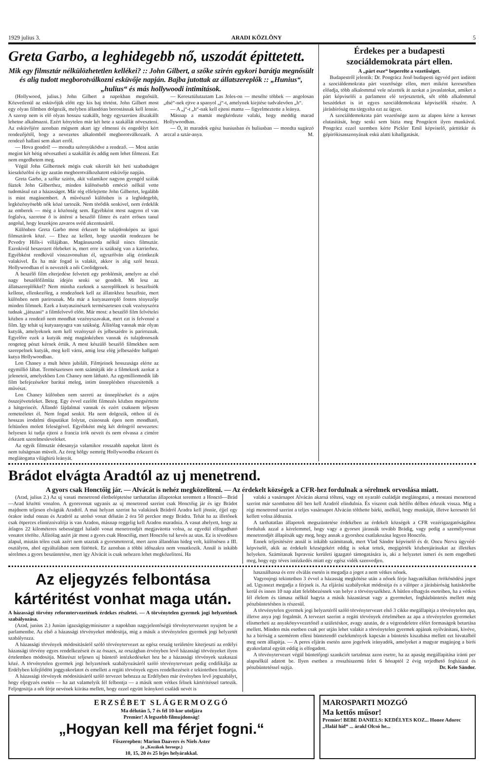1929 julius 3. ARADI KÖZLÖNY 5
Greta Garbo, a leghidegebb nő, uszodát épittetett.
Mik egy filmsztár nélkülözhetetlen kellékei? :: John Gilbert, a szőke szirén egykori barátja megnősült és alig tudott megborotválkozni esküvője napján. Bajba jutottak az állatszereplők :: „Hunius“, „hulius“ és más hollywoodi intimitások.
(Hollywood, julius.) John Gilbert a napokban megnősült. Közvetlenül az esküvőjük előtt egy kis baj történt. John Gilbert most egy olyan filmben dolgozik, melyben állandóan borostásnak kell lennie. A szerep nem is elő olyan hosszu szakállt, hogy egyszerüen álszakállt lehetne alkalmazni. Ezért kénytelen már két hete a szakállát növeszteni. Az esküvőjére azonban mégsem akart igy elmenni és engedélyt kért rendezőjétől, hogy a nevezetes alkalomból megborotválkozzék. A rendező hallani sem akart erről.
— Hova gondol! — mondta szörnyüködve a rendező. — Most aztán megint két hétig növesztheti a szakállát és addig nem lehet filmezni. Ezt nem engedhetem meg.
Végül John Gilbertnek mégis csak sikerült két heti szabadságot kieszközölni és igy azután megborotválkozhatott esküvője napján.
Greta Garbo, a szőke szirén, akit valamikor nagyon gyengéd szálak füztek John Gilberthez, minden különösebb emóció nélkül vette tudomásul ezt a házasságot. Már rég elfelejtette John Gilbertet, legalább is mint magánembert. A művésznő különben is a leghidegebb, legközönyösebb nők közé tartozik. Nem törődik senkivel, nem érdeklik az emberek — még a közönség sem. Egyébként most nagyon el van foglalva, szeretne ő is áttérni a beszélő filmre és ezért erősen tanul angolul, hogy leszokjon zavaros svéd akcentusáról.
Különben Greta Garbo most érkezett be tulajdonképen az igazi filmsztárok közé. — Ehez az kellett, hogy uszodát rendezzen be Pcvedry Hills-i villájában. Magánuszoda nélkül nincs filmsztár. Ezenkivül beszerzett ölebeket is, mert erre is szükség van a karrierhez. Egyébként rendkivül visszavonultan él, ugyszólván alig érintkezik valakivel. És ha már fogad is valakit, akkor is alig szól hozzá. Hollywoodban el is nevezték a női Coolidgenek.
A beszélő film elterjedése felvetett egy problémát, amelyre az első nagy beszélőfilmláz idején senki se gondolt. Mi lesz az állatszereplőkkel? Nem mintha ezeknek a szereplőknek is beszélniök kellene, ellenkezőleg, a rendezőnek kell az állatokhoz beszélnie, mert különben nem pariroznak. Ma már a kutyaszereplő fontos tényezője minden filmnek. Ezek a kutyaszinészek természetesen csak vezényszóra tudnak „játszani“ a filmfelvevő előtt. Már most: a beszélő film felvételei közben a rendező nem mondhat vezényszavakat, mert ezt is felvenné a film. Igy tehát uj kutyaanyagra van szükség. Állitólag vannak már olyan kutyák, amelyeknek nem kell vezényszó és jelbeszédre is pariroznak. Egyelőre ezek a kutyák még magánkézben vannak és tulajdonosaik rengeteg pénzt kérnek értük. A most készülő beszélő filmekben nem szerepelnek kutyák, meg kell várni, amig lesz elég jelbeszédre hallgató kutya Hollywoodban.
Lon Chaney a mult héten jubilált. Filmjeinek hosszusága elérte az egymillió lábat. Természetesen nem számitják ide a filmeknek azokat a jeleneteit, amelyekben Lon Chaney nem látható. Az egymilliomodik láb film befejezésekor barátai meleg, intim ünneplésben részesitették a művészt.
Lon Chaney különben nem szereti az ünnepléseket és a zajos összejöveteleket. Beteg. Egy évvel ezelőtt filmezés közben megsértette a hátgerincét. Állandó fájdalmai vannak és ezért csaknem teljesen remeteéletet él. Nem fogad senkit. Ha nem dolgozik, otthon ül és hosszas irodalmi disputákat folytat, csinosnak épen nem mondható, feltünően molett feleségével. Egyébként még két dologról nevezetes: helyesen ki tudja ejteni a francia irók neveit és nem olvassa a cimére érkezett szerelmesleveleket.
Az egyik filmsztár édesanyja valamikor rosszabb napokat látott és nem tulságosan müvelt. Az öreg hölgy nemrég Hollywoodba érkezett és meglátogatta világhirü leányát.
— Keresztülutaztam Las Joles-on — mesélte többek — angolosan „dsé“-nek ejtve a spanyol „j“-t, amelynek kiejtése tudvalevően „h“.
— A „j“-t „h“-nak kell ejteni mama — figyelmeztette a leánya.
Másnap a mamát megkérdezte valaki, hogy meddig marad Hollywoodban.
— Ó, itt maradok egész huniusban és huliusban — mondta sugárzó arccal a sztár-anya. M.
Érdekes per a budapesti szociáldemokrata párt ellen.
A „párt esze“ beperelte a vezetőséget.
Budapestről jelentik: Dr. Pongrácz Jenő budapesti ügyvéd pert inditott a szociáldemokrata párt vezetősége ellen, mert miként keresetében előadja, több alkalommal vele nézették át azokat a javaslatokat, amiket a párt képviselői a parlament elé terjesztettek, sőt több alkalommal beszédeket is irt egyes szociáldemokrata képviselők részére. A járásbiróság ma tárgyalta ezt az ügyet.
A szociáldemokrata párt vezetősége azon az alapon kérte a kereset elutasitását, hogy senki sem bizta meg Pongrácot ilyen munkával. Pongrácz ezzel szemben kérte Pickler Emil képviselő, párttitkár és gépirókisasszonyának eskü alatti kihallgatását.
Brádot elvágta Aradtól az uj menetrend.
A gyors csak Honctőig jár. — Alvácát is nehéz megközeliteni. — Az érdekelt községek a CFR-hez fordulnak a sérelmek orvoslása miatt.
(Arad, julius 2.) Az uj vasuti menetrend életbeléptetése tarthatatlan állapotokat teremtett a Honctő—Brád—Arad közötti vonalon. A gyorsvonat ugyanis az uj menetrend szerint csak Honctőig jár és igy Brádot majdnem teljesen elvágták Aradtól. A mai helyzet szerint ha valakinek Brádról Aradra kell jönnie, éjjel egy órakor indul onnan és Aradról az utolsó vonat délután 2 óra 50 perckor megy Brádra. Tehát ha az illetőnek csak ötperces elintéznivalója is van Aradon, másnap reggelig kell Aradon maradnia. A vasut ahelyett, hogy az átlagos 22 kilométeres sebességgel haladó vonat menetrendjét megjavitotta volna, az egyedül elfogadható vonatot törölte. Állitólag azért jár most a gyors csak Honctőig, mert Honctőn tul kevés az utas. Ez is tévedésen alapul, miután télen csak azért nem utaztak a gyorsmotorral, mert azon állandóan hideg volt, különösen a III. osztályon, ahol egyáltalában nem fütöttek. Ez azonban a többi időszakra nem vonatkozik. Annál is inkább sérelmes a gyors beszüntetése, mert igy Alvácát is csak nehezen lehet megközeliteni. Ha
valaki a vasárnapot Alvácán akarná tölteni, vagy ott nyaraló családját meglátogatni, a mostani menetrend szerint már szombaton dél ben kell Aradról elindulnia. És viszont csak hétfőn délben érkezik vissza. Mig a régi menetrend szerint a teljes vasárnapot Alvácán tölthette bárki, anélkül, hogy munkáját, illetve keresetét fel kellett volna áldoznia.
A tarthatatlan állapotok megszüntetése érdekében az érdekelt községek a CFR vezérigazgatóságához fordultak azzal a kérelemmel, hogy vagy a gyorsot járassák tovább Brádig, vagy pedig a személyvonat menetrendjét állapitsák ugy meg, hogy annak a gyorshoz csatlakozása legyen Honctőn.
Ennek teljesitésére annál is inkább számitanak, mert Vlad Sándor képviselő és dr. Oncu Nerva ügyvéd-képviselő, akik az érdekelt községekért eddig is sokat tettek, megigérték közbenjárásukat az illetékes helyeken. Számitanak Ispravnic kerületi igazgató támogatására is, aki a helyzetet ismeri és nem engedheti meg, hogy egy téves intézkedés miatt egy egész vidék szenvedjen.
Az eljegyzés felbontása kártéritést vonhat maga után.
A házassági törvény reformtervezetének érdekes részletei. — A törvénytelen gyermek jogi helyzetének szabályozása.
(Arad, junius 2.) Junian igazságügyminiszter a napokban nagyjelentőségü törvénytervezetet nyujtott be a parlamentbe. Az első a házassági törvényeket módositja, mig a másik a törvénytelen gyermek jogi helyzetét szabályozza.
A házassági törvények módositásáról szóló törvénytervezet az egész ország területére kiterjeszti az erdélyi házassági törvény egyes rendelkezéseit és az összes, az országban érvényben levő házassági törvényeket ilyen értelemben módositja. Másrészt teljesen uj büntető intézkedéseket hoz be a házassági törvények szakaszai közé. A törvénytelen gyermek jogi helyzetének szabályozásáról szóló törvénytervezet pedig codifikálja az Erdélyben kifejlődött joggyakorlatot és emellett a regáti törvények egyes rendelkezéseit e tekintetben fentartja.
A házassági törvények módositásáról szóló tervezet behozza az Erdélyben már érvényben levő jogszabályt, hogy eljegyzés esetén — ha azt valamelyik fél felbontja — a másik nem vétkes félnek kártéritéssel tartozik. Feljogositja a nőt férje nevének kiirása mellett, hogy ezzel együtt leánykori családi nevét is
használhassa és erre elválás esetén is megadja a jogot a nem vétkes nőnek.
Vagyonjogi tekintetben 3 évvel a házasság megkötése után a nőnek férje hagyatékában örökösödési jogot ad. Ugyanezt megadja a férjnek is. Az eljárási szabályokat módositja és a válóper a járásbiróság hatáskörébe kerül és innen 10 nap alatt felebbezésnek van helye a törvényszékhez. A hütlen elhagyás eseteiben, ha a vétkes fél élelem és támasz nélkül hagyta a másik házastársat vagy a gyermeket, fogházbüntetés mellett még pénzbüntetésben is részesül.
A törvénytelen gyermek jogi helyzetéről szóló törvénytervezet első 3 cikke megállapitja a törvénytelen apa, illetve anya jogi fogalmát. A tervezet szerint a regáti törvények értelmében az apa a törvénytelen gyermeket elismerheti az anyakönyvvezetőnél a születéskor, avagy azután, de a végrendeletre előirt formaságok betartása mellett. Minden más esetben csak per utján lehet valakit a törvénytelen gyermek apjának nyilvánitani, kivéve, ha a biróság a szemérem elleni büntetendő cselekmények kapcsán a büntetés kiszabása mellett ezt hivatalból meg nem állapitja. — A peres eljárás esetén azon jogelvek irányadók, amelyeket a magyar magánjog a birói gyakorlattal együtt eddig is elfogadott.
A törvénytervezet végül büntetőjogi szankciót tartalmaz azon esetre, ha az apaság megállapitása iránti per alapnélkül adatott be. Ilyen esetben a rosszhiszemü felet 6 hónaptól 2 évig terjedhető fogházzal és pénzbüntetéssel sujtja. Dr. Kele Sándor.
ERZSÉBET SLÁGERMOZGÓ
Ma délután 5, 7 és fél 10-kor utoljára
Premier! A legszebb filmujdonság!
„Hogyan kell ma férjet fogni.“
Főszerepben: Marion Daavers és Niels Aster
(a „Kozákok heroege.)
10, 15, 20 és 25 lejes helyárakkal.
MAROSPARTI MOZGÓ
Ma kettős műsor!
Premier! BEBE DANIELS: KEDÉLYES KOZ... Honee Adorec „Halál híd“ ... árakl Olcsó he...